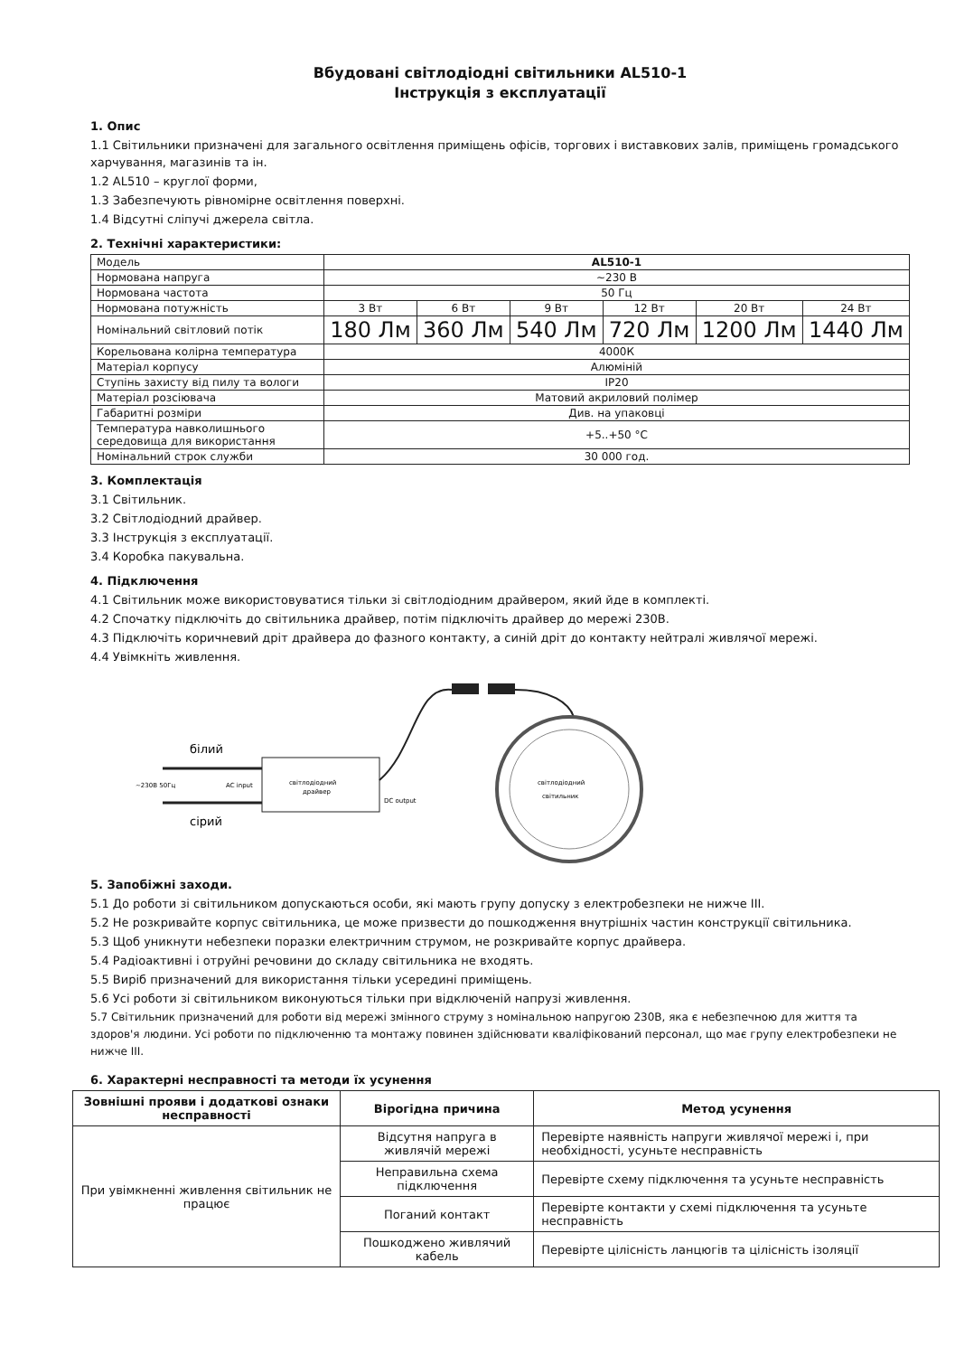Вбудовані світлодіодні світильники AL510-1
Інструкція з експлуатації
1. Опис
1.1 Світильники призначені для загального освітлення приміщень офісів, торгових і виставкових залів, приміщень громадського харчування, магазинів та ін.
1.2 AL510 – круглої форми,
1.3 Забезпечують рівномірне освітлення поверхні.
1.4 Відсутні сліпучі джерела світла.
2. Технічні характеристики:
| Модель | AL510-1 | | | | | |
| Нормована напруга | ~230 В | | | | | |
| Нормована частота | 50 Гц | | | | | |
| Нормована потужність | 3 Вт | 6 Вт | 9 Вт | 12 Вт | 20 Вт | 24 Вт |
| Номінальний світловий потік | 180 Лм | 360 Лм | 540 Лм | 720 Лм | 1200 Лм | 1440 Лм |
| Корельована колірна температура | 4000К | | | | | |
| Матеріал корпусу | Алюміній | | | | | |
| Ступінь захисту від пилу та вологи | IP20 | | | | | |
| Матеріал розсіювача | Матовий акриловий полімер | | | | | |
| Габаритні розміри | Див. на упаковці | | | | | |
| Температура навколишнього середовища для використання | +5..+50 °C | | | | | |
| Номінальний строк служби | 30 000 год. | | | | | |
3. Комплектація
3.1 Світильник.
3.2 Світлодіодний драйвер.
3.3 Інструкція з експлуатації.
3.4 Коробка пакувальна.
4. Підключення
4.1 Світильник може використовуватися тільки зі світлодіодним драйвером, який йде в комплекті.
4.2 Спочатку підключіть до світильника драйвер, потім підключіть драйвер до мережі 230В.
4.3 Підключіть коричневий дріт драйвера до фазного контакту, а синій дріт до контакту нейтралі живлячої мережі.
4.4 Увімкніть живлення.
білий
~230В 50Гц
AC input
світлодіодний
драйвер
DC output
сірий
світлодіодний
світильник
5. Запобіжні заходи.
5.1 До роботи зі світильником допускаються особи, які мають групу допуску з електробезпеки не нижче III.
5.2 Не розкривайте корпус світильника, це може призвести до пошкодження внутрішніх частин конструкції світильника.
5.3 Щоб уникнути небезпеки поразки електричним струмом, не розкривайте корпус драйвера.
5.4 Радіоактивні і отруйні речовини до складу світильника не входять.
5.5 Виріб призначений для використання тільки усередині приміщень.
5.6 Усі роботи зі світильником виконуються тільки при відключеній напрузі живлення.
5.7 Світильник призначений для роботи від мережі змінного струму з номінальною напругою 230В, яка є небезпечною для життя та здоров'я людини. Усі роботи по підключенню та монтажу повинен здійснювати кваліфікований персонал, що має групу електробезпеки не нижче III.
6. Характерні несправності та методи їх усунення
| Зовнішні прояви і додаткові ознаки несправності | Вірогідна причина | Метод усунення |
| --- | --- | --- |
| При увімкненні живлення світильник не працює | Відсутня напруга в живлячій мережі | Перевірте наявність напруги живлячої мережі і, при необхідності, усуньте несправність |
| | Неправильна схема підключення | Перевірте схему підключення та усуньте несправність |
| | Поганий контакт | Перевірте контакти у схемі підключення та усуньте несправність |
| | Пошкоджено живлячий кабель | Перевірте цілісність ланцюгів та цілісність ізоляції |